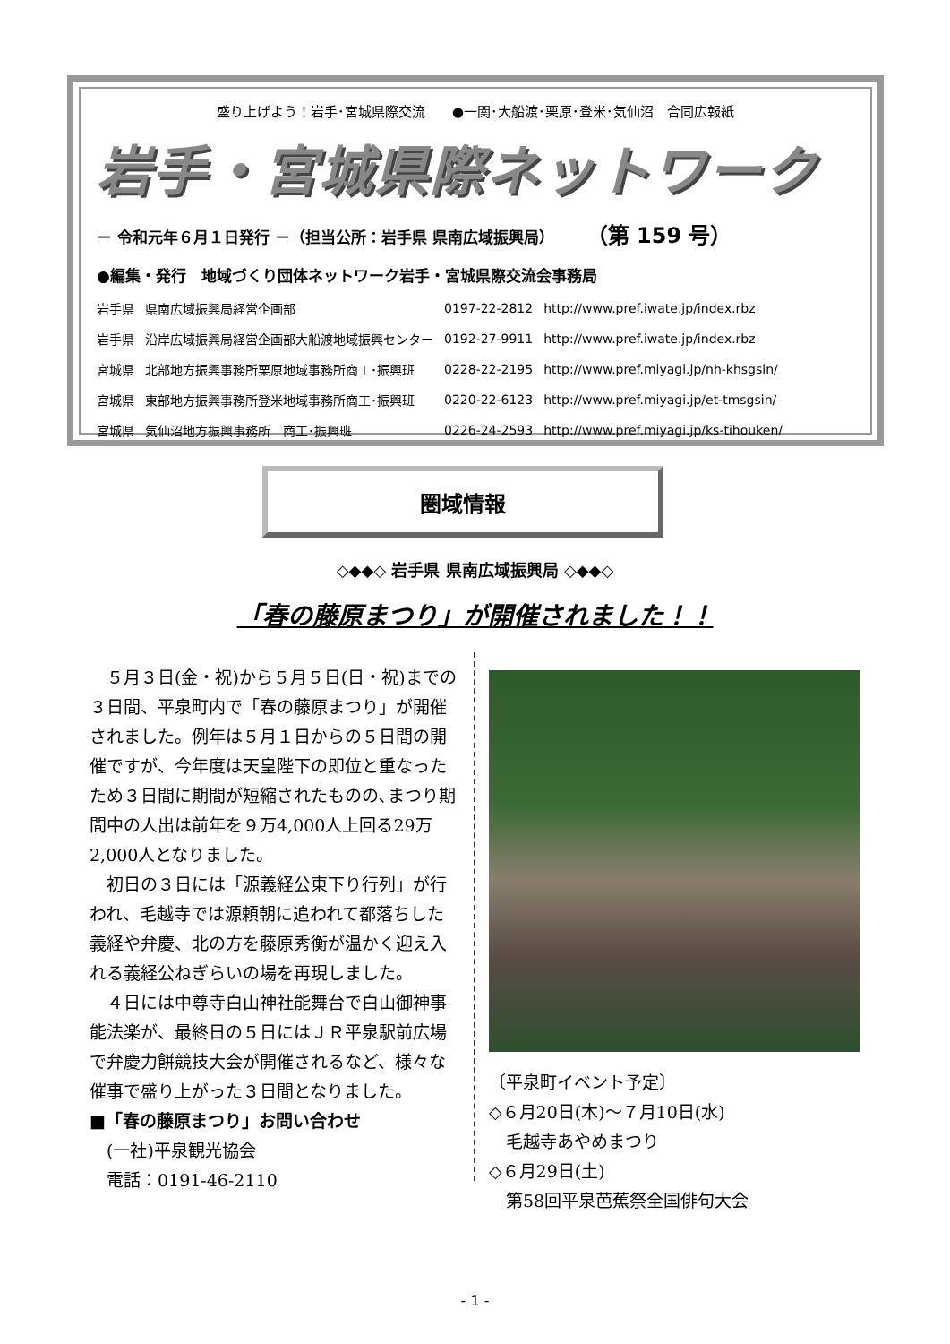盛り上げよう！岩手･宮城県際交流　　●一関･大船渡･栗原･登米･気仙沼　合同広報紙
岩手・宮城県際ネットワーク
－ 令和元年６月１日発行 －（担当公所：岩手県 県南広域振興局） （第 159 号）
●編集・発行　地域づくり団体ネットワーク岩手・宮城県際交流会事務局
| 岩手県 | 県南広域振興局経営企画部 | 0197-22-2812 | http://www.pref.iwate.jp/index.rbz |
| 岩手県 | 沿岸広域振興局経営企画部大船渡地域振興センター | 0192-27-9911 | http://www.pref.iwate.jp/index.rbz |
| 宮城県 | 北部地方振興事務所栗原地域事務所商工･振興班 | 0228-22-2195 | http://www.pref.miyagi.jp/nh-khsgsin/ |
| 宮城県 | 東部地方振興事務所登米地域事務所商工･振興班 | 0220-22-6123 | http://www.pref.miyagi.jp/et-tmsgsin/ |
| 宮城県 | 気仙沼地方振興事務所 商工･振興班 | 0226-24-2593 | http://www.pref.miyagi.jp/ks-tihouken/ |
圏域情報
◇◆◆◇ 岩手県 県南広域振興局 ◇◆◆◇
「春の藤原まつり」が開催されました！！
５月３日(金・祝)から５月５日(日・祝)までの３日間、平泉町内で「春の藤原まつり」が開催されました。例年は５月１日からの５日間の開催ですが、今年度は天皇陛下の即位と重なったため３日間に期間が短縮されたものの､まつり期間中の人出は前年を９万4,000人上回る29万2,000人となりました。
初日の３日には「源義経公東下り行列」が行われ、毛越寺では源頼朝に追われて都落ちした義経や弁慶、北の方を藤原秀衡が温かく迎え入れる義経公ねぎらいの場を再現しました。
４日には中尊寺白山神社能舞台で白山御神事能法楽が、最終日の５日にはＪＲ平泉駅前広場で弁慶力餅競技大会が開催されるなど、様々な催事で盛り上がった３日間となりました。
■「春の藤原まつり」お問い合わせ
　(一社)平泉観光協会
　電話：0191-46-2110
〔平泉町イベント予定〕
◇６月20日(木)～７月10日(水)
　毛越寺あやめまつり
◇６月29日(土)
　第58回平泉芭蕉祭全国俳句大会
- 1 -